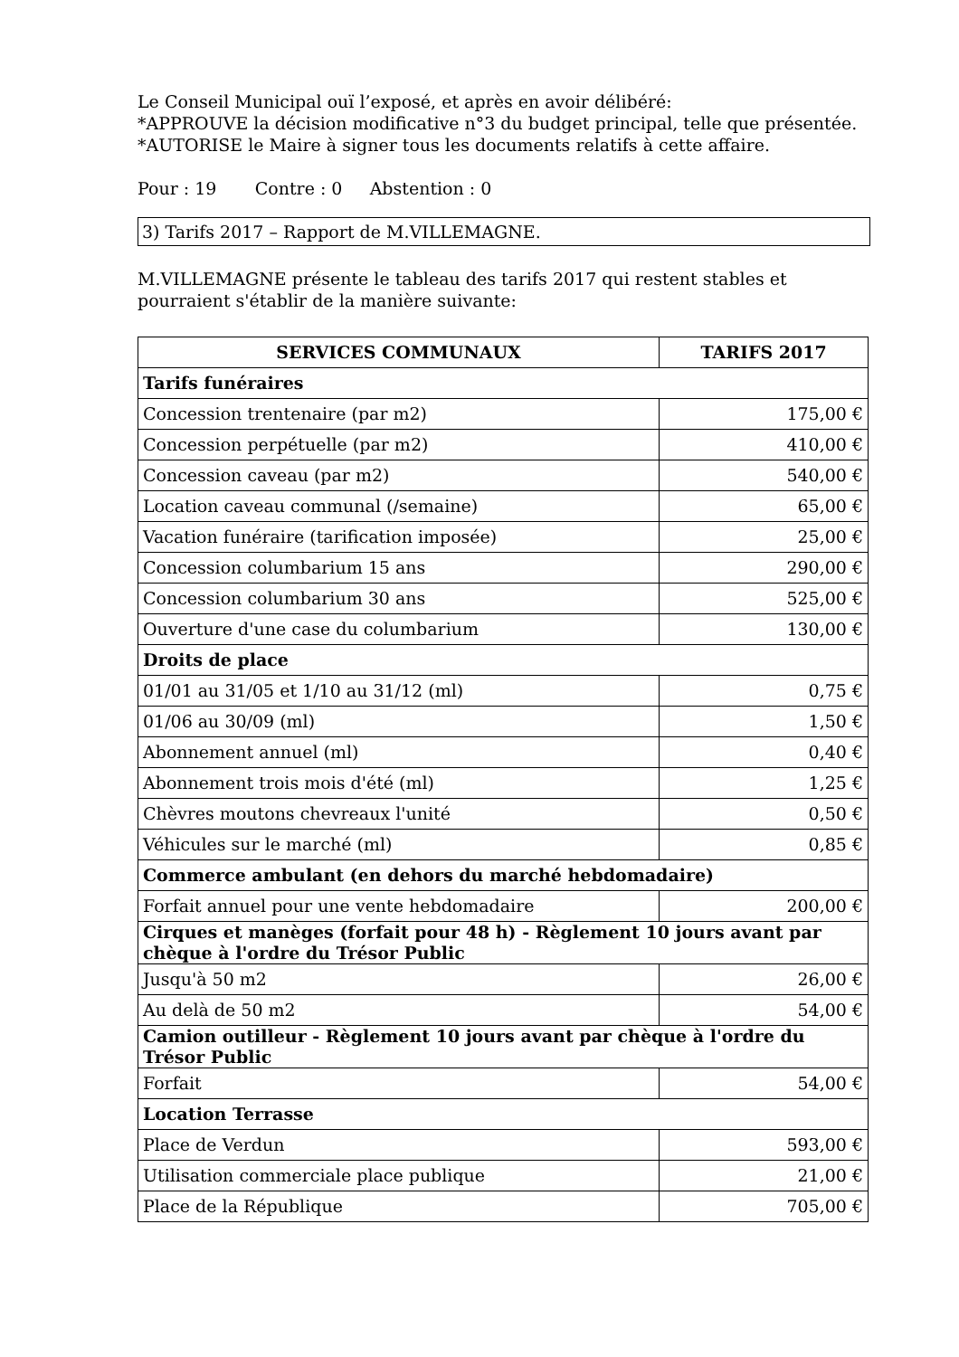Le Conseil Municipal ouï l’exposé, et après en avoir délibéré:
*APPROUVE la décision modificative n°3 du budget principal, telle que présentée.
*AUTORISE le Maire à signer tous les documents relatifs à cette affaire.
Pour : 19 Contre : 0 Abstention : 0
3) Tarifs 2017 – Rapport de M.VILLEMAGNE.
M.VILLEMAGNE présente le tableau des tarifs 2017 qui restent stables et pourraient s'établir de la manière suivante:
| SERVICES COMMUNAUX | TARIFS 2017 |
| --- | --- |
| Tarifs funéraires | |
| Concession trentenaire (par m2) | 175,00 € |
| Concession perpétuelle (par m2) | 410,00 € |
| Concession caveau (par m2) | 540,00 € |
| Location caveau communal (/semaine) | 65,00 € |
| Vacation funéraire (tarification imposée) | 25,00 € |
| Concession columbarium 15 ans | 290,00 € |
| Concession columbarium 30 ans | 525,00 € |
| Ouverture d'une case du columbarium | 130,00 € |
| Droits de place | |
| 01/01 au 31/05 et 1/10 au 31/12 (ml) | 0,75 € |
| 01/06 au 30/09 (ml) | 1,50 € |
| Abonnement annuel (ml) | 0,40 € |
| Abonnement trois mois d'été (ml) | 1,25 € |
| Chèvres moutons chevreaux l'unité | 0,50 € |
| Véhicules sur le marché (ml) | 0,85 € |
| Commerce ambulant (en dehors du marché hebdomadaire) | |
| Forfait annuel pour une vente hebdomadaire | 200,00 € |
| Cirques et manèges (forfait pour 48 h) - Règlement 10 jours avant par chèque à l'ordre du Trésor Public | |
| Jusqu'à 50 m2 | 26,00 € |
| Au delà de 50 m2 | 54,00 € |
| Camion outilleur - Règlement 10 jours avant par chèque à l'ordre du Trésor Public | |
| Forfait | 54,00 € |
| Location Terrasse | |
| Place de Verdun | 593,00 € |
| Utilisation commerciale place publique | 21,00 € |
| Place de la République | 705,00 € |